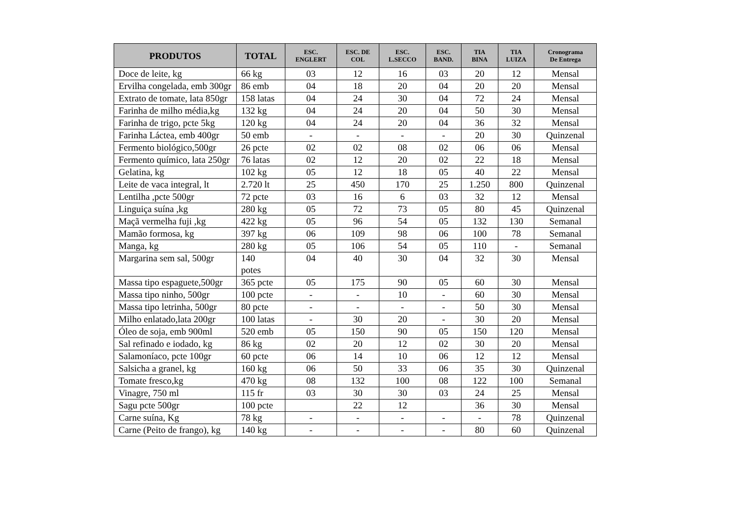| PRODUTOS | TOTAL | ESC. ENGLERT | ESC. DE COL | ESC. L.SECCO | ESC. BAND. | TIA BINA | TIA LUIZA | Cronograma De Entrega |
| --- | --- | --- | --- | --- | --- | --- | --- | --- |
| Doce de leite, kg | 66 kg | 03 | 12 | 16 | 03 | 20 | 12 | Mensal |
| Ervilha congelada, emb 300gr | 86 emb | 04 | 18 | 20 | 04 | 20 | 20 | Mensal |
| Extrato de tomate, lata 850gr | 158 latas | 04 | 24 | 30 | 04 | 72 | 24 | Mensal |
| Farinha de milho média,kg | 132 kg | 04 | 24 | 20 | 04 | 50 | 30 | Mensal |
| Farinha de trigo, pcte 5kg | 120 kg | 04 | 24 | 20 | 04 | 36 | 32 | Mensal |
| Farinha Láctea, emb 400gr | 50 emb | - | - | - | - | 20 | 30 | Quinzenal |
| Fermento biológico,500gr | 26 pcte | 02 | 02 | 08 | 02 | 06 | 06 | Mensal |
| Fermento químico, lata 250gr | 76 latas | 02 | 12 | 20 | 02 | 22 | 18 | Mensal |
| Gelatina, kg | 102 kg | 05 | 12 | 18 | 05 | 40 | 22 | Mensal |
| Leite de vaca integral, lt | 2.720 lt | 25 | 450 | 170 | 25 | 1.250 | 800 | Quinzenal |
| Lentilha ,pcte 500gr | 72 pcte | 03 | 16 | 6 | 03 | 32 | 12 | Mensal |
| Linguiça suína ,kg | 280 kg | 05 | 72 | 73 | 05 | 80 | 45 | Quinzenal |
| Maçã vermelha fuji ,kg | 422 kg | 05 | 96 | 54 | 05 | 132 | 130 | Semanal |
| Mamão formosa, kg | 397 kg | 06 | 109 | 98 | 06 | 100 | 78 | Semanal |
| Manga, kg | 280 kg | 05 | 106 | 54 | 05 | 110 | - | Semanal |
| Margarina sem sal, 500gr | 140 potes | 04 | 40 | 30 | 04 | 32 | 30 | Mensal |
| Massa tipo espaguete,500gr | 365 pcte | 05 | 175 | 90 | 05 | 60 | 30 | Mensal |
| Massa tipo ninho, 500gr | 100 pcte | - | - | 10 | - | 60 | 30 | Mensal |
| Massa tipo letrinha, 500gr | 80 pcte | - | - | - | - | 50 | 30 | Mensal |
| Milho enlatado,lata 200gr | 100 latas | - | 30 | 20 | - | 30 | 20 | Mensal |
| Óleo de soja, emb 900ml | 520 emb | 05 | 150 | 90 | 05 | 150 | 120 | Mensal |
| Sal refinado e iodado, kg | 86 kg | 02 | 20 | 12 | 02 | 30 | 20 | Mensal |
| Salamoníaco, pcte 100gr | 60 pcte | 06 | 14 | 10 | 06 | 12 | 12 | Mensal |
| Salsicha a granel, kg | 160 kg | 06 | 50 | 33 | 06 | 35 | 30 | Quinzenal |
| Tomate fresco,kg | 470 kg | 08 | 132 | 100 | 08 | 122 | 100 | Semanal |
| Vinagre, 750 ml | 115 fr | 03 | 30 | 30 | 03 | 24 | 25 | Mensal |
| Sagu pcte 500gr | 100 pcte | | 22 | 12 | | 36 | 30 | Mensal |
| Carne suína, Kg | 78 kg | - | - | - | - | - | 78 | Quinzenal |
| Carne (Peito de frango), kg | 140 kg | - | - | - | - | 80 | 60 | Quinzenal |